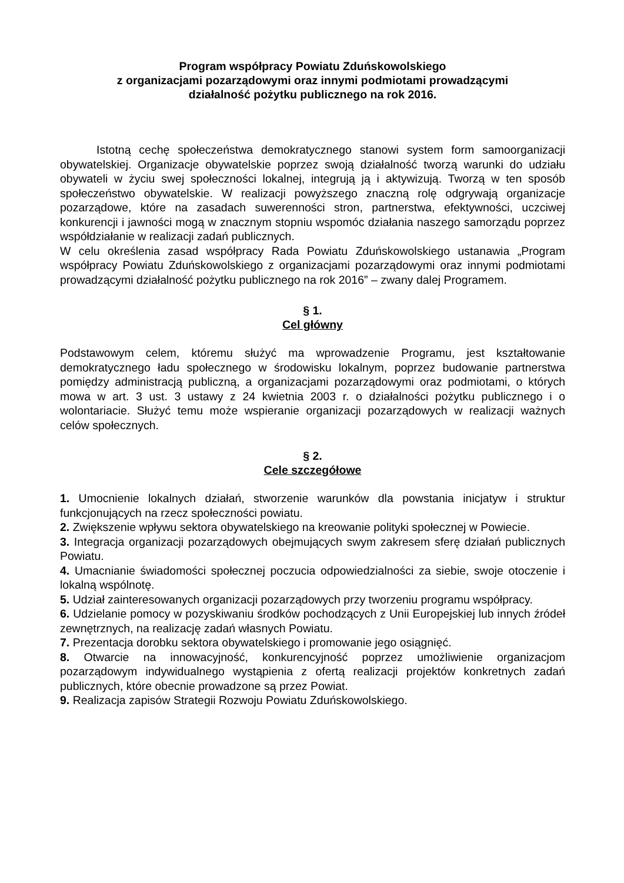Program współpracy Powiatu Zduńskowolskiego
z organizacjami pozarządowymi oraz innymi podmiotami prowadzącymi
działalność pożytku publicznego na rok 2016.
Istotną cechę społeczeństwa demokratycznego stanowi system form samoorganizacji obywatelskiej. Organizacje obywatelskie poprzez swoją działalność tworzą warunki do udziału obywateli w życiu swej społeczności lokalnej, integrują ją i aktywizują. Tworzą w ten sposób społeczeństwo obywatelskie. W realizacji powyższego znaczną rolę odgrywają organizacje pozarządowe, które na zasadach suwerenności stron, partnerstwa, efektywności, uczciwej konkurencji i jawności mogą w znacznym stopniu wspomóc działania naszego samorządu poprzez współdziałanie w realizacji zadań publicznych.
W celu określenia zasad współpracy Rada Powiatu Zduńskowolskiego ustanawia „Program współpracy Powiatu Zduńskowolskiego z organizacjami pozarządowymi oraz innymi podmiotami prowadzącymi działalność pożytku publicznego na rok 2016” – zwany dalej Programem.
§ 1.
Cel główny
Podstawowym celem, któremu służyć ma wprowadzenie Programu, jest kształtowanie demokratycznego ładu społecznego w środowisku lokalnym, poprzez budowanie partnerstwa pomiędzy administracją publiczną, a organizacjami pozarządowymi oraz podmiotami, o których mowa w art. 3 ust. 3 ustawy z 24 kwietnia 2003 r. o działalności pożytku publicznego i o wolontariacie. Służyć temu może wspieranie organizacji pozarządowych w realizacji ważnych celów społecznych.
§ 2.
Cele szczegółowe
1. Umocnienie lokalnych działań, stworzenie warunków dla powstania inicjatyw i struktur funkcjonujących na rzecz społeczności powiatu.
2. Zwiększenie wpływu sektora obywatelskiego na kreowanie polityki społecznej w Powiecie.
3. Integracja organizacji pozarządowych obejmujących swym zakresem sferę działań publicznych Powiatu.
4. Umacnianie świadomości społecznej poczucia odpowiedzialności za siebie, swoje otoczenie i lokalną wspólnotę.
5. Udział zainteresowanych organizacji pozarządowych przy tworzeniu programu współpracy.
6. Udzielanie pomocy w pozyskiwaniu środków pochodzących z Unii Europejskiej lub innych źródeł zewnętrznych, na realizację zadań własnych Powiatu.
7. Prezentacja dorobku sektora obywatelskiego i promowanie jego osiągnięć.
8. Otwarcie na innowacyjność, konkurencyjność poprzez umożliwienie organizacjom pozarządowym indywidualnego wystąpienia z ofertą realizacji projektów konkretnych zadań publicznych, które obecnie prowadzone są przez Powiat.
9. Realizacja zapisów Strategii Rozwoju Powiatu Zduńskowolskiego.